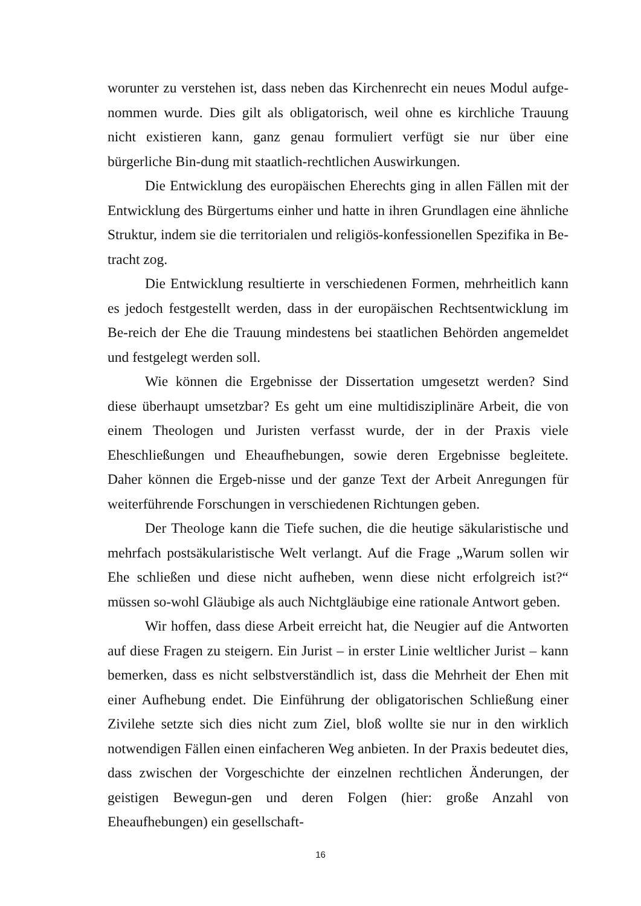worunter zu verstehen ist, dass neben das Kirchenrecht ein neues Modul aufge-nommen wurde. Dies gilt als obligatorisch, weil ohne es kirchliche Trauung nicht existieren kann, ganz genau formuliert verfügt sie nur über eine bürgerliche Bin-dung mit staatlich-rechtlichen Auswirkungen.
Die Entwicklung des europäischen Eherechts ging in allen Fällen mit der Entwicklung des Bürgertums einher und hatte in ihren Grundlagen eine ähnliche Struktur, indem sie die territorialen und religiös-konfessionellen Spezifika in Be-tracht zog.
Die Entwicklung resultierte in verschiedenen Formen, mehrheitlich kann es jedoch festgestellt werden, dass in der europäischen Rechtsentwicklung im Be-reich der Ehe die Trauung mindestens bei staatlichen Behörden angemeldet und festgelegt werden soll.
Wie können die Ergebnisse der Dissertation umgesetzt werden? Sind diese überhaupt umsetzbar? Es geht um eine multidisziplinäre Arbeit, die von einem Theologen und Juristen verfasst wurde, der in der Praxis viele Eheschließungen und Eheaufhebungen, sowie deren Ergebnisse begleitete. Daher können die Ergeb-nisse und der ganze Text der Arbeit Anregungen für weiterführende Forschungen in verschiedenen Richtungen geben.
Der Theologe kann die Tiefe suchen, die die heutige säkularistische und mehrfach postsäkularistische Welt verlangt. Auf die Frage „Warum sollen wir Ehe schließen und diese nicht aufheben, wenn diese nicht erfolgreich ist?“ müssen so-wohl Gläubige als auch Nichtgläubige eine rationale Antwort geben.
Wir hoffen, dass diese Arbeit erreicht hat, die Neugier auf die Antworten auf diese Fragen zu steigern. Ein Jurist – in erster Linie weltlicher Jurist – kann bemerken, dass es nicht selbstverständlich ist, dass die Mehrheit der Ehen mit einer Aufhebung endet. Die Einführung der obligatorischen Schließung einer Zivilehe setzte sich dies nicht zum Ziel, bloß wollte sie nur in den wirklich notwendigen Fällen einen einfacheren Weg anbieten. In der Praxis bedeutet dies, dass zwischen der Vorgeschichte der einzelnen rechtlichen Änderungen, der geistigen Bewegun-gen und deren Folgen (hier: große Anzahl von Eheaufhebungen) ein gesellschaft-
16